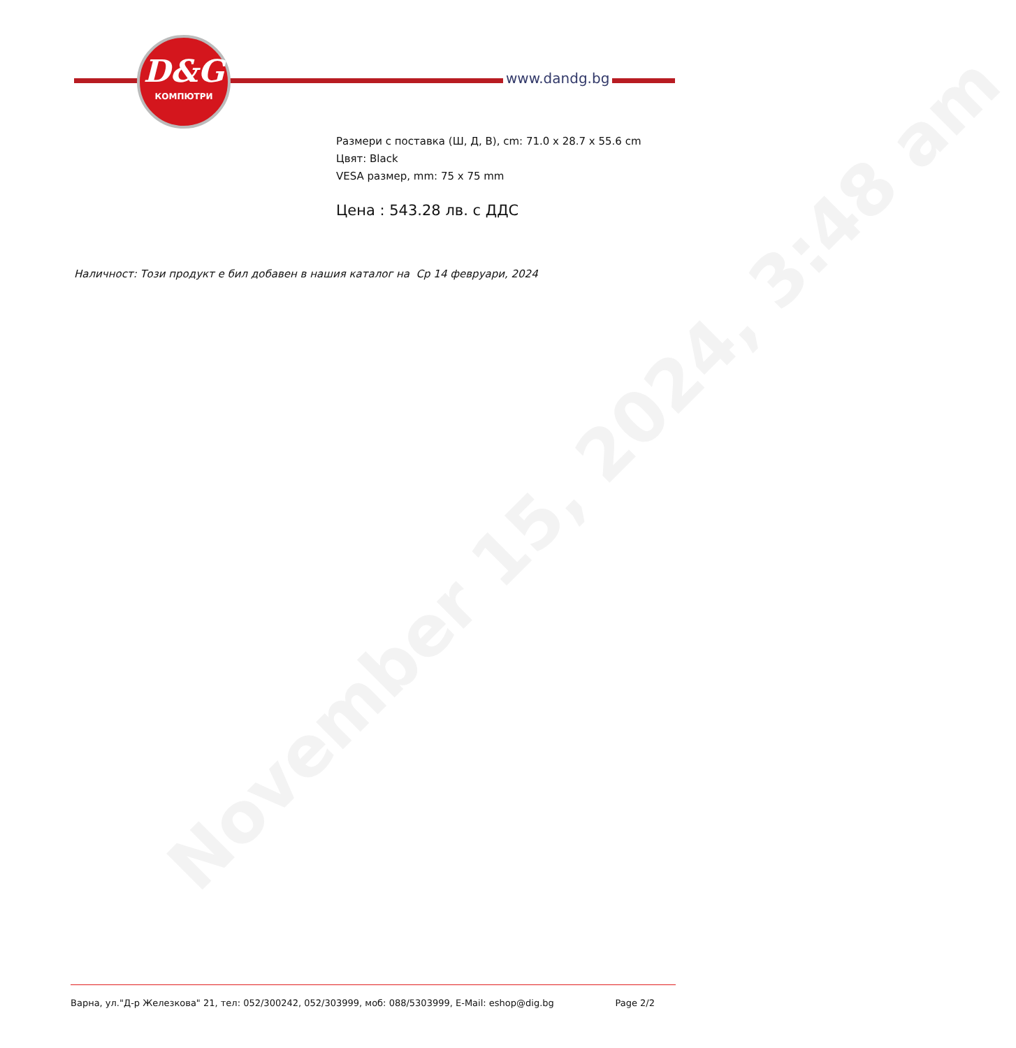November 15, 2024, 3:48 am
D&G
КОМПЮТРИ
www.dandg.bg
Размери с поставка (Ш, Д, В), cm: 71.0 x 28.7 x 55.6 cm
Цвят: Black
VESA размер, mm: 75 x 75 mm
Цена : 543.28 лв. с ДДС
Наличност: Този продукт е бил добавен в нашия каталог на Ср 14 февруари, 2024
Варна, ул."Д-р Железкова" 21, тел: 052/300242, 052/303999, моб: 088/5303999, E-Mail: eshop@dig.bg Page 2/2